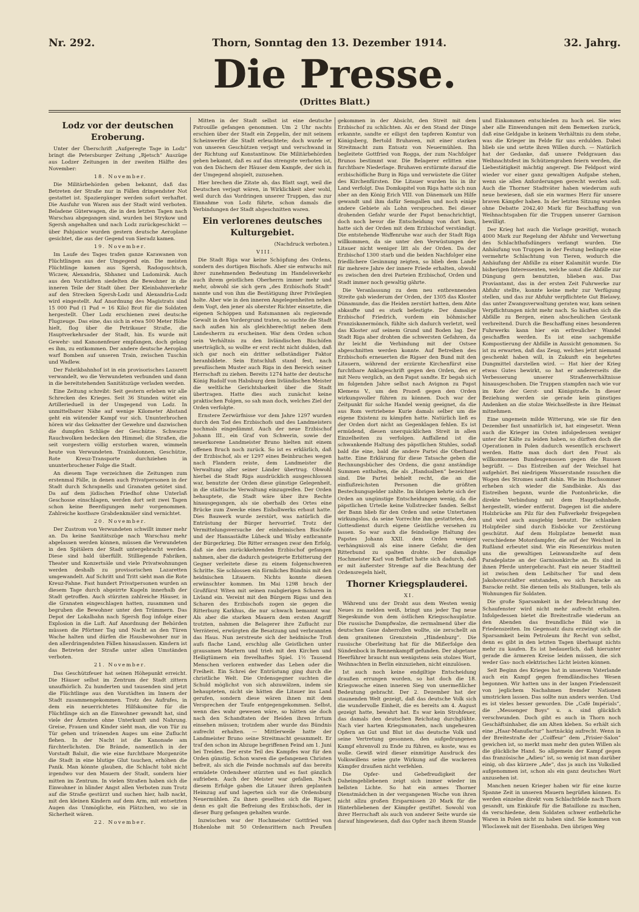Nr. 292. Thorn, Sonntag den 13. Dezember 1914. 32. Jahrg.
Die Presse.
(Drittes Blatt.)
Lodz vor der deutschen Eroberung.
Unter der Überschrift „Aufgeregte Tage in Lodz“ bringt die Petersburger Zeitung „Rjetsch“ Auszüge aus Lodzer Zeitungen in der zweiten Hälfte des November:
18. November.
Die Militärbehörden geben bekannt, daß das Betreten der Straße nur in Fällen dringendster Not gestattet ist. Spaziergänger werden sofort verhaftet. Die Ausfuhr von Waren aus der Stadt wird verboten. Beladene Güterwagen, die in den letzten Tagen nach Warschau abgegangen sind, wurden bei Strykow und Sgersh angehalten und nach Lodz zurückgeschickt — über Pabjanice wurden gestern deutsche Aeroplane gesichtet, die aus der Gegend von Sieradz kamen.
19. November.
Im Laufe des Tages trafen ganze Karawanen von Flüchtlingen aus der Umgegend ein. Die meisten Flüchtlinge kamen aus Sgersh, Radogoschtsch, Wiczew, Alexandria, Sbhanez und Ludomirsk. Auch aus den Vorstädten siedelten die Bewohner in die inneren Teile der Stadt über. Der Kleinbahnverkehr auf den Strecken Sgersh-Lodz und Alexandria-Lodz wird eingestellt. Auf Anordnung des Magistrats sind 15 000 Pud (1 Pud = 16 Kilo) Brot für die Soldaten hergestellt. Über Lodz erschienen zwei deutsche Flugzeuge. Das eine, das sich in etwa 500 Meter Höhe hielt, flog über die Petrikauer Straße, die Hauptverkehrsader der Stadt, hin. Es wurde mit Gewehr- und Kanonenfeuer empfangen, doch gelang es ihm, zu entkommen. Der andere deutsche Aeroplan warf Bomben auf unseren Train, zwischen Tuschin und Wadlew.
Der Fabrikbahnhof ist in ein provisorisches Lazarett verwandelt, wo die Verwundeten verbunden und dann in die bereitstehenden Sanitätszüge verladen werden.
Eine Zeitung schreibt: Seit gestern erleben wir alle Schrecken des Krieges. Seit 36 Stunden wütet ein Artillerieduell in der Umgegend von Lodz. In unmittelbarer Nähe auf wenige Kilometer Abstand geht ein wütender Kampf vor sich. Ununterbrochen hören wir das Geknatter der Gewehre und dazwischen die dumpfen Schläge der Geschütze. Schwarze Rauchwolken bedecken den Himmel; die Straßen, die seit vorgestern völlig erstorben waren, wimmeln heute von Verwundeten. Trainkolonnen, Geschütze, Rote Kreuz-Transporte durchziehen in ununterbrochener Folge die Stadt.
An diesem Tage verzeichnen die Zeitungen zum erstenmal Fälle, in denen auch Privatpersonen in der Stadt durch Schrapnells und Granaten getötet sind. Da auf dem jüdischen Friedhof ohne Unterlaß Geschosse einschlagen, werden dort seit zwei Tagen schon keine Beerdigungen mehr vorgenommen. Zahlreiche kostbare Grabdenkmäler sind vernichtet.
20. November.
Der Zustrom von Verwundeten schwillt immer mehr an. Da keine Sanitätszüge nach Warschau mehr abgelassen werden können, müssen die Verwundeten in den Spitälern der Stadt untergebracht werden. Diese sind bald überfüllt. Stilliegende Fabriken, Theater und Konzertsäle und viele Privatwohnungen werden deshalb zu provisorischen Lazaretten umgewandelt. Auf Schritt und Tritt sieht man die Rote Kreuz-Fahne. Fast hundert Privatpersonen wurden an diesem Tage durch abgeirrte Kugeln innerhalb der Stadt getroffen. Auch stürzten zahlreiche Häuser, in die Granaten eingeschlagen hatten, zusammen und begruben die Bewohner unter den Trümmern. Das Depot der Lokalbahn nach Sgersh flog infolge einer Explosion in die Luft. Auf Anordnung der Behörden müssen die Pförtner Tag und Nacht an den Türen Wache halten und dürfen die Hausbewohner nur in den allerdringendsten Fällen hinauslassen. Kindern ist das Betreten der Straße unter allen Umständen verboten.
21. November.
Das Geschützfeuer hat seinen Höhepunkt erreicht. Die Häuser selbst im Zentrum der Stadt zittern unaufhörlich. Zu hunderten und tausenden sind jetzt die Flüchtlinge aus den Vorstädten im Innern der Stadt zusammengekommen. Trotz des Aufrufes, in dem ein neuerrichtetes Hilfskomitee für die Flüchtlinge sich an die Einwohner gewandt hat, sind viele der Ärmsten ohne Unterkunft und Nahrung. Greise, Frauen und Kinder sieht man, die von Tür zu Tür gehen und tränenden Auges um eine Zuflucht flehen. In der Nacht ist die Kanonade am fürchterlichsten. Die Brände, namentlich in der Vorstadt Baluit, die wie eine furchtbare Morgenröte die Stadt in eine blutige Glut tauchen, erhöhen die Panik. Man könnte glauben, die Schlacht tobt nicht irgendwo vor den Mauern der Stadt, sondern hier mitten im Zentrum. In vielen Straßen haben sich die Einwohner in blinder Angst allen Verboten zum Trotz auf die Straße gestürzt und suchen hier, halb nackt, mit den kleinen Kindern auf dem Arm, mit entsetzten Augen das Unmögliche, ein Plätzchen, wo sie in Sicherheit wären.
22. November.
Mitten in der Stadt selbst ist eine deutsche Patrouille gefangen genommen. Um 2 Uhr nachts erschien über der Stadt ein Zeppelin, der mit seinem Scheinwerfer die Stadt erleuchtete; doch wurde er von unseren Geschützen verjagt und verschwand in der Richtung auf Konstantinow. Die Militärbehörden geben bekannt, daß es auf das strengste verboten ist, von den Dächern der Häuser dem Kampfe, der sich in der Umgegend abspielt, zuzusehen.
Hier brechen die Zitate ab, das Blatt sagt, weil die Deutschen verjagt wären, in Wirklichkeit aber wohl, weil durch das Vordringen unserer Truppen, das zur Einnahme von Lodz führte, schon damals die Verbindungen der Stadt abgeschnitten waren.
Ein verlorenes deutsches Kulturgebiet.
(Nachdruck verboten.)
VIII.
Die Stadt Riga war keine Schöpfung des Ordens, sondern des dortigen Bischofs. Aber sie entwuchs mit ihrer zunehmenden Bedeutung im Handelsverkehr auch ihrem geistlichen Oberherrn immer mehr und mehr, obwohl sie sich gern „des Erzbischofs Stadt“ nannte und von ihm die Bestätigung ihrer Privilegien holte. Aber wie in den inneren Angelegenheiten neben dem Vogt, den jener als oberster Richter einsetzte, die eigenen Schöppen und Ratsmannen als regierende Gewalt in den Vordergrund traten, so suchte die Stadt nach außen hin als gleichberechtigt neben dem Landesherrn zu erscheinen. War dem Orden schon sein Verhältnis zu den livländischen Bischöfen unerträglich, so wollte er erst recht nicht dulden, daß sich gar noch ein dritter selbständiger Faktor heranbildete. Sein Entschluß stand fest, nach preußischem Muster auch Riga in den Bereich seiner Herrschaft zu ziehen. Bereits 1274 hatte der deutsche König Rudolf von Habsburg dem livländischen Meister die weltliche Gerichtsbarkeit über die Stadt übertragen. Hatte dies auch zunächst keine praktischen Folgen, so sah man doch, welches Ziel der Orden verfolgte.
Ernstere Zerwürfnisse vor dem Jahre 1297 wurden durch den Tod des Erzbischofs und des Landmeisters nochmals eingedämmt. Auch der neue Erzbischof Johann III., ein Graf von Schwerin, sowie der neuerkorene Landmeister Bruno hielten mit einem offenen Bruch noch zurück. So ist es erklärlich, daß der Erzbischof, als er 1297 eines Beinbruches wegen nach Flandern reiste, dem Landmeister die Verwaltung aller seiner Länder übertrug. Obwohl hierbei die Stadt Riga ausdrücklich ausgeschlossen war, benutzte der Orden diese günstige Gelegenheit, in die städtische Verwaltung einzugreifen. Der Orden behauptete, die Stadt wäre über ihre Rechte hinausgegangen, als sie oberhalb des Ortes eine Brücke zum Zwecke eines Eisbollwerks erbaut hatte. Dies Bauwerk wurde zerstört, was natürlich die Entrüstung der Bürger hervorrief. Trotz der Vermittelungsversuche der einheimischen Bischöfe und der Hansastädte Lübeck und Wisby entbrannte der Bürgerkrieg. Die Ritter errangen zwar den Erfolg, daß sie den zurückkehrenden Erzbischof gefangen nahmen, aber die dadurch gesteigerte Erbitterung der Gegner verleitete diese zu einem folgenschweren Schritte. Sie schlossen ein förmliches Bündnis mit den heidnischen Litauern. Nichts konnte diesen erwünschter kommen. Im Mai 1298 brach der Großfürst Witen mit seinen raubgierigen Scharen in Livland ein. Vereint mit den Bürgern Rigas und den Scharen des Erzbischofs zogen sie gegen die Ritterburg Karkhus, die nur schwach bemannt war. Als aber die starken Mauern dem ersten Angriff trotzten, nahmen die Belagerer ihre Zuflucht zur Verräterei, erwürgten die Besatzung und verbrannten das Haus. Nun zerstreute sich der heidnische Troß aufs flache Land, erschlug alle Geistlichen unter grausamen Martern und trieb mit den Kirchen und Heiligtümern ein frevelhaftes Spiel. 1½ Tausend Menschen verloren entweder das Leben oder die Freiheit. Ein Schrei der Entrüstung ging durch die christliche Welt. Die Ordensgegner suchten die Schuld möglichst von sich abzuwälzen, indem sie behaupteten, nicht sie hätten die Litauer ins Land gerufen, sondern diese wären ihnen mit dem Versprechen der Taufe entgegengekommen. Selbst, wenn dies wahr gewesen wäre, so hätten sie doch nach den Schandtaten der Heiden ihren Irrtum einsehen müssen; trotzdem aber wurde das Bündnis aufrecht erhalten. — Mittlerweile hatte der Landmeister Bruno seine Streitmacht gesammelt. Er traf den schon im Abzuge begriffenen Feind am 1. Juni bei Treiden. Der erste Teil des Kampfes war für den Orden günstig. Schon waren die gefangenen Christen befreit, als sich die Feinde nochmals auf das bereits ermüdete Ordensheer stürzten und es fast gänzlich aufrieben. Auch der Meister war gefallen. Nach diesem Erfolge gaben die Litauer ihren geplanten Heimzug auf und lagerten sich vor die Ordensburg Neuermühlen. Zu ihnen gesellten sich die Rigaer, denn es galt die Befreiung des Erzbischofs, der in dieser Burg gefangen gehalten wurde.
Inzwischen war der Hochmeister Gottfried von Hohenlohe mit 50 Ordensrittern nach Preußen gekommen in der Absicht, den Streit mit dem Erzbischof zu schlichten. Als er den Stand der Dinge erkannte, sandte er eiligst den tapferen Komtur von Königsberg, Bertold Bruhaven, mit einer starken Streitmacht zum Entsatz von Neuermühlen. Ihn begleitete Gottfried von Rogga, der zum Nachfolger Brunos bestimmt war. Die Belagerer erlitten eine furchtbare Niederlage. Bruhaven erstürmte darauf die erzbischöfliche Burg in Riga und verwüstete die Güter des Kirchenfürsten. Die Litauer wurden bis in ihr Land verfolgt. Das Domkapitel von Riga hatte sich nun aber an den König Erich VIII. von Dänemark um Hilfe gewandt und ihm dafür Semgallen und noch einige andere Gebiete als Lohn versprochen. Bei dieser drohenden Gefahr wurde der Papst benachrichtigt, doch noch bevor die Entscheidung von dort kam, hatte sich der Orden mit dem Erzbischof verständigt. Die entstehende Waffenruhe war auch der Stadt Riga willkommen, da sie unter den Verwüstungen der Litauer nicht weniger litt als der Orden. Da der Erzbischof 1300 starb und die beiden Nachfolger eine friedlichere Gesinnung zeigten, so blieb dem Lande für mehrere Jahre der innere Friede erhalten, obwohl es zwischen den drei Parteien Erzbischof, Orden und Stadt immer noch gewaltig gährte.
Die Veranlassung zu dem neu entbrennenden Streite gab wiederum der Orden, der 1305 das Kloster Dünamunde, das die Heiden zerstört hatten, dem Abte abkaufte und es stark befestigte. Der damalige Erzbischof Friedrich, vordem ein böhmischer Franziskanermönch, fühlte sich dadurch verletzt, weil das Kloster auf seinem Grund und Boden lag. Der Stadt Riga aber drohten die schwersten Gefahren, da ihr leicht die Verbindung mit der Ostsee abgeschnitten werden konnte. Auf Betreiben des Erzbischofs erneuerten die Rigaer den Bund mit den Litauern, während der erzürnte Kirchenfürst eine furchtbare Anklageschrift gegen den Orden, den er mit Nero verglich, an den Papst sandte. Er begab sich im folgenden Jahre selbst nach Avignon zu Papst Klemens V., um den Prozeß gegen den Orden wirkungsvoller führen zu können. Doch war der Zeitpunkt für solche Handel wenig geeignet, da die aus Rom vertriebene Kurie damals selber um die eigene Existenz zu kämpfen hatte. Natürlich ließ es der Orden dort nicht an Gegenklagen fehlen. Es ist ermüdend, diesen unerquicklichen Streit in allen Einzelheiten zu verfolgen. Auffallend ist die schwankende Haltung des päpstlichen Stuhles, sodaß bald die eine, bald die andere Partei die Oberhand hatte. Eine Erklärung für diese Tatsache geben die Rechnungsbücher des Ordens, die ganz anständige Summen enthalten, die als „Handsalben“ bezeichnet sind. Die Partei behielt recht, die an die einflußreichsten Personen die größten Bestechungsgelder zahlte. Im übrigen kehrte sich der Orden an ungünstige Entscheidungen wenig, da die päpstlichen Urteile keine Vollstrecker fanden. Selbst der Bann blieb für den Orden und seine Untertanen wirkungslos, da seine Vorrechte ihm gestatteten, den Gottesdienst durch eigene Geistliche versehen zu lassen. So war auch die feindselige Haltung des Papstes Johann XXII. dem Orden weniger verhängnisvoll als eine innere Gefahr, die den Ritterbund zu spalten drohte. Der damalige Hochmeister Karl von Beffart hatte sich dadurch, daß er mit äußerster Strenge auf die Beachtung der Ordensregeln hielt,
Thorner Kriegsplauderei.
XI.
Während uns der Draht aus dem Westen wenig Neues zu melden weiß, bringt uns jeder Tag neue Siegeskunde von dem östlichen Kriegsschauplatze. Die russische Dampfwalze, die zermalmend über die deutschen Gaue daherrollen wollte, sie zerschellt an dem granitenen Grenzstein „Hindenburg“. Die russische Oberleitung hat für die Mißerfolge den Sündenbock in Rennenkampff gefunden. Der abgetane Heerführer braucht nun wenigstens sein stolzes Wort, Weihnachten in Berlin einzuziehen, nicht einzulösen.
Ist auch noch keine endgiltige Entscheidung draußen errungen worden, so hat doch die 18. Kriegswoche einen inneren Sieg von unermeßlicher Bedeutung gebracht. Der 2. Dezember hat der staunenden Welt gezeigt, daß das deutsche Volk sich die wundervolle Einheit, die es bereits am 4. August gezeigt hatte, bewahrt hat. Es war kein Strohfeuer, das damals den deutschen Reichstag durchglühte. Nach vier harten Kriegsmonaten, nach ungeheuren Opfern an Gut und Blut ist das deutsche Volk und seine Vertretung gesonnen, den aufgedrungenen Kampf ehrenvoll zu Ende zu führen, es koste, was es wolle. Gewiß wird dieser einmütige Ausdruck des Volkswillens seine gute Wirkung auf die wackeren Kämpfer draußen nicht verfehlen.
Die Opfer- und Gebefreudigkeit der Daheimgebliebenen zeigt sich immer wieder im hellsten Lichte. So hat ein armes Thorner Dienstmädchen in der vergangenen Woche von ihren nicht allzu großen Ersparnissen 20 Mark für die Hinterbliebenen der Kämpfer gestiftet. Sowohl von ihrer Herrschaft als auch von anderer Seite wurde sie darauf hingewiesen, daß das Opfer nach ihrem Stande und Einkommen entschieden zu hoch sei. Sie wies aber alle Einwendungen mit dem Bemerken zurück, daß eine Geldgabe in keinem Verhältnis zu dem stehe, was die Krieger im Felde für uns erdulden. Dabei blieb sie und setzte ihren Willen durch. — Natürlich hat der Gedanke, daß unsere Feldgrauen das Weihnachtsfest im Schützengraben feiern werden, die Liebestätigkeit mächtig angeregt. Die Feldpost wird wieder vor einer ganz gewaltigen Aufgabe stehen, wenn sie allen Anforderungen gerecht werden soll. Auch die Thorner Stadtväter haben wiederum aufs neue bewiesen, daß sie ein warmes Herz für unsere braven Kämpfer haben. In der letzten Sitzung wurden ohne Debatte 2042,40 Mark für Beschaffung von Weihnachtsgaben für die Truppen unserer Garnison bewilligt.
Der Krieg hat auch die Vorlage gezeitigt, wonach 4000 Mark zur Regelung der Abfuhr und Verwertung des Schlachthofsdüngers verlangt wurden. Die Anhäufung von Truppen in der Festung bedingte eine vermehrte Schlachtung von Tieren, wodurch die Anhäufung der Abfälle zu einer Kalamität wurde. Die bisherigen Interessenten, welche sonst die Abfälle zur Düngung gern benutzten, blieben aus. Das Proviantamt, das in der ersten Zeit Fuhrwerke zur Abfuhr stellte, konnte keine mehr zur Verfügung stellen, und das zur Abfuhr verpflichtete Gut Bielawy, das unter Zwangsverwaltung geraten war, kam seinen Verpflichtungen nicht mehr nach. So häuften sich die Abfälle zu Bergen, einen abscheulichen Gestank verbreitend. Durch die Beschaffung eines besonderen Fuhrwerks kann hier ein erfreulicher Wandel geschaffen werden. Es ist eine sachgemäße Kompostierung der Abfälle in Aussicht genommen. So ist zu erwarten, daß das Zeug, welches jetzt niemand geschenkt haben will, in Zukunft ein begehrtes Dungmittel darstellen wird. — Hat hier der Krieg etwas Gutes bewirkt, so hat er andererseits die Verbesserung unserer Straßenverhältnisse hinausgeschoben. Die Truppen stampfen nach wie vor im Kote der Gerst- und Königstraße. In dieser Beziehung werden sie gerade kein günstiges Andenken an die stolze Weichselfeste in ihre Heimat mitnehmen.
Eine ungemein milde Witterung, wie sie für den Dezember fast unnatürlich ist, hat eingesetzt. Wenn auch die Krieger im Osten infolgedessen weniger unter der Kälte zu leiden haben, so dürften doch die Operationen in Polen dadurch wesentlich erschwert werden. Hatte man doch dort den Frost als willkommenen Bundesgenossen gegen die Russen begrüßt. — Das Eistreiben auf der Weichsel hat aufgehört. Bei niedrigem Wasserstande rauschen die Wogen des Stromes sanft dahin. Wie im Hochsommer erheben sich wieder die Sandbänke. Als das Eistreiben begann, wurde die Pontonbrücke, die direkte Verbindung mit dem Hauptbahnhofe, hergestellt, wieder entfernt. Dagegen ist die andere Holzbrücke am Pilz für den Fußverkehr freigegeben und wird auch ausgiebig benutzt. Die schlanken Holzpfeiler sind durch Eisböcke vor Zerstörung geschützt. Auf dem Holzplatze bemerkt man verschiedene Motordampfer, die auf der Weichsel in Rußland erbeutet sind. Wie ein Riesenzirkus muten uns die gewaltigen Leinwandzelte auf dem Paradeplatze an der Garnisonkirche an. Es sind in ihnen Pferde untergebracht. Fast ein neuer Stadtteil ist zwischen dem Leibitscher Tor und dem Jakobsvorstädter entstanden, wo sich Baracke an Baracke reiht. Sie dienen teils als Stallungen, teils als Wohnungen für Soldaten.
Die große Sparsamkeit in der Beleuchtung der Schaufenster wird nicht mehr aufrecht erhalten. Infolgedessen bietet die Breitestraße wiederum an den Abenden das freundliche Bild wie in Friedenszeiten. Im Gegensatz dazu erzwingt sich die Sparsamkeit beim Petroleum ihr Recht von selbst, denn es gibt in den letzten Tagen überhaupt nichts mehr zu kaufen. Es ist bedauerlich, daß hierunter gerade die ärmeren Kreise leiden müssen, die sich weder Gas- noch elektrisches Licht leisten können.
Seit Beginn des Krieges hat in unserem Vaterlande auch ein Kampf gegen fremdländisches Wesen begonnen. Wir hatten uns in der langen Friedenszeit von jeglichem Nachahmen fremder Nationen umstricken lassen. Das sollte nun anders werden. Und es ist vieles besser geworden. Die „Café Impérials“, die „Messenger Boys“ u. a. sind glücklich verschwunden. Doch gibt es auch in Thorn noch Geschäftsinhaber, die am Alten kleben. So erhält sich eine „Haar-Manufactur“ hartnäckig aufrecht. Wenn in der Breitestraße der „Coiffeur“ dem „Frisier-Salon“ gewichen ist, so merkt man mehr den guten Willen als die glückliche Hand. So allgemein der Kampf gegen das französische „Adieu“ ist, so wenig ist man darüber einig, ob das kürzere „Ade“, das ja auch ins Volkslied aufgenommen ist, schon als ein ganz deutsches Wort anzusehen ist.
Manchen neuen Krieger haben wir für eine kurze Spanne Zeit in unseren Mauern begrüßen können. Es werden einzelne direkt vom Schlachtfelde nach Thorn gesandt, um Einkäufe für die Bataillone zu machen, da verschiedene, dem Soldaten schwer entbehrliche Waren in Polen nicht zu haben sind. Sie kommen von Wloclawek mit der Eisenbahn. Den übrigen Weg